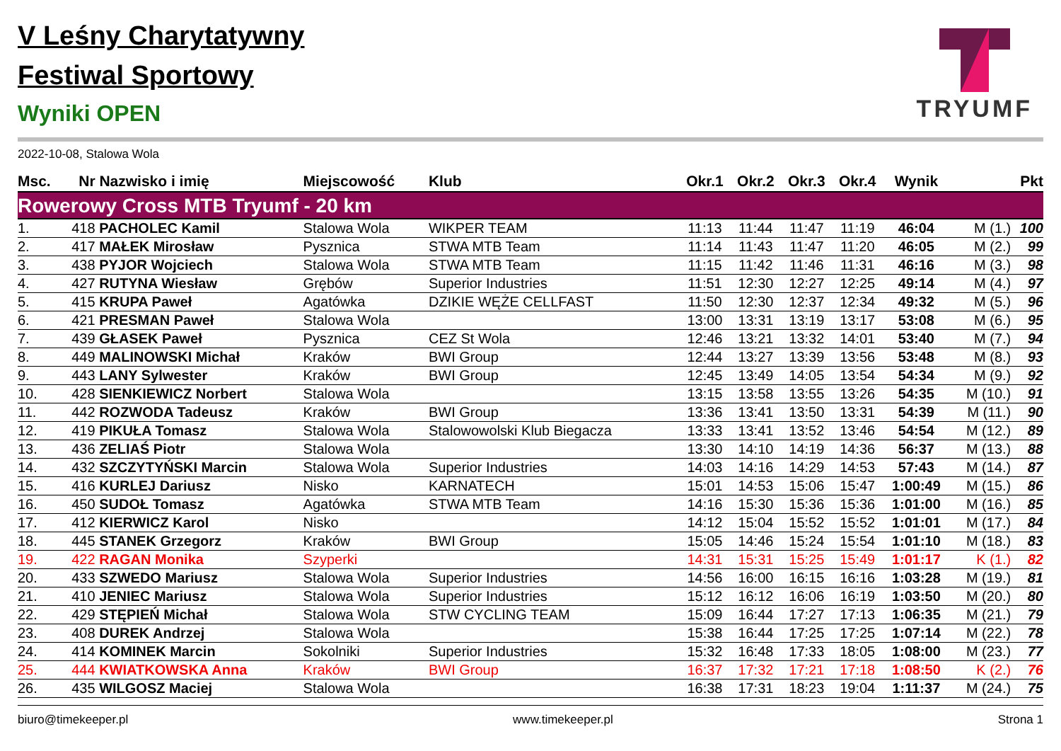TRYUMF
V Leśny Charytatywny
Festiwal Sportowy
Wyniki OPEN
2022-10-08, Stalowa Wola
| Msc. | Nr | Nazwisko i imię | Miejscowość | Klub | Okr.1 | Okr.2 | Okr.3 | Okr.4 | Wynik | | Pkt |
| --- | --- | --- | --- | --- | --- | --- | --- | --- | --- | --- | --- |
| Rowerowy Cross MTB Tryumf - 20 km | | | | | | | | | | | |
| 1. | 418 | PACHOLEC Kamil | Stalowa Wola | WIKPER TEAM | 11:13 | 11:44 | 11:47 | 11:19 | 46:04 | M (1.) | 100 |
| 2. | 417 | MAŁEK Mirosław | Pysznica | STWA MTB Team | 11:14 | 11:43 | 11:47 | 11:20 | 46:05 | M (2.) | 99 |
| 3. | 438 | PYJOR Wojciech | Stalowa Wola | STWA MTB Team | 11:15 | 11:42 | 11:46 | 11:31 | 46:16 | M (3.) | 98 |
| 4. | 427 | RUTYNA Wiesław | Grębów | Superior Industries | 11:51 | 12:30 | 12:27 | 12:25 | 49:14 | M (4.) | 97 |
| 5. | 415 | KRUPA Paweł | Agatówka | DZIKIE WĘŻE CELLFAST | 11:50 | 12:30 | 12:37 | 12:34 | 49:32 | M (5.) | 96 |
| 6. | 421 | PRESMAN Paweł | Stalowa Wola | | 13:00 | 13:31 | 13:19 | 13:17 | 53:08 | M (6.) | 95 |
| 7. | 439 | GŁASEK Paweł | Pysznica | CEZ St Wola | 12:46 | 13:21 | 13:32 | 14:01 | 53:40 | M (7.) | 94 |
| 8. | 449 | MALINOWSKI Michał | Kraków | BWI Group | 12:44 | 13:27 | 13:39 | 13:56 | 53:48 | M (8.) | 93 |
| 9. | 443 | LANY Sylwester | Kraków | BWI Group | 12:45 | 13:49 | 14:05 | 13:54 | 54:34 | M (9.) | 92 |
| 10. | 428 | SIENKIEWICZ Norbert | Stalowa Wola | | 13:15 | 13:58 | 13:55 | 13:26 | 54:35 | M (10.) | 91 |
| 11. | 442 | ROZWODA Tadeusz | Kraków | BWI Group | 13:36 | 13:41 | 13:50 | 13:31 | 54:39 | M (11.) | 90 |
| 12. | 419 | PIKUŁA Tomasz | Stalowa Wola | Stalowowolski Klub Biegacza | 13:33 | 13:41 | 13:52 | 13:46 | 54:54 | M (12.) | 89 |
| 13. | 436 | ZELIAŚ Piotr | Stalowa Wola | | 13:30 | 14:10 | 14:19 | 14:36 | 56:37 | M (13.) | 88 |
| 14. | 432 | SZCZYTYŃSKI Marcin | Stalowa Wola | Superior Industries | 14:03 | 14:16 | 14:29 | 14:53 | 57:43 | M (14.) | 87 |
| 15. | 416 | KURLEJ Dariusz | Nisko | KARNATECH | 15:01 | 14:53 | 15:06 | 15:47 | 1:00:49 | M (15.) | 86 |
| 16. | 450 | SUDOŁ Tomasz | Agatówka | STWA MTB Team | 14:16 | 15:30 | 15:36 | 15:36 | 1:01:00 | M (16.) | 85 |
| 17. | 412 | KIERWICZ Karol | Nisko | | 14:12 | 15:04 | 15:52 | 15:52 | 1:01:01 | M (17.) | 84 |
| 18. | 445 | STANEK Grzegorz | Kraków | BWI Group | 15:05 | 14:46 | 15:24 | 15:54 | 1:01:10 | M (18.) | 83 |
| 19. | 422 | RAGAN Monika | Szyperki | | 14:31 | 15:31 | 15:25 | 15:49 | 1:01:17 | K (1.) | 82 |
| 20. | 433 | SZWEDO Mariusz | Stalowa Wola | Superior Industries | 14:56 | 16:00 | 16:15 | 16:16 | 1:03:28 | M (19.) | 81 |
| 21. | 410 | JENIEC Mariusz | Stalowa Wola | Superior Industries | 15:12 | 16:12 | 16:06 | 16:19 | 1:03:50 | M (20.) | 80 |
| 22. | 429 | STĘPIEŃ Michał | Stalowa Wola | STW CYCLING TEAM | 15:09 | 16:44 | 17:27 | 17:13 | 1:06:35 | M (21.) | 79 |
| 23. | 408 | DUREK Andrzej | Stalowa Wola | | 15:38 | 16:44 | 17:25 | 17:25 | 1:07:14 | M (22.) | 78 |
| 24. | 414 | KOMINEK Marcin | Sokolniki | Superior Industries | 15:32 | 16:48 | 17:33 | 18:05 | 1:08:00 | M (23.) | 77 |
| 25. | 444 | KWIATKOWSKA Anna | Kraków | BWI Group | 16:37 | 17:32 | 17:21 | 17:18 | 1:08:50 | K (2.) | 76 |
| 26. | 435 | WILGOSZ Maciej | Stalowa Wola | | 16:38 | 17:31 | 18:23 | 19:04 | 1:11:37 | M (24.) | 75 |
biuro@timekeeper.pl www.timekeeper.pl Strona 1